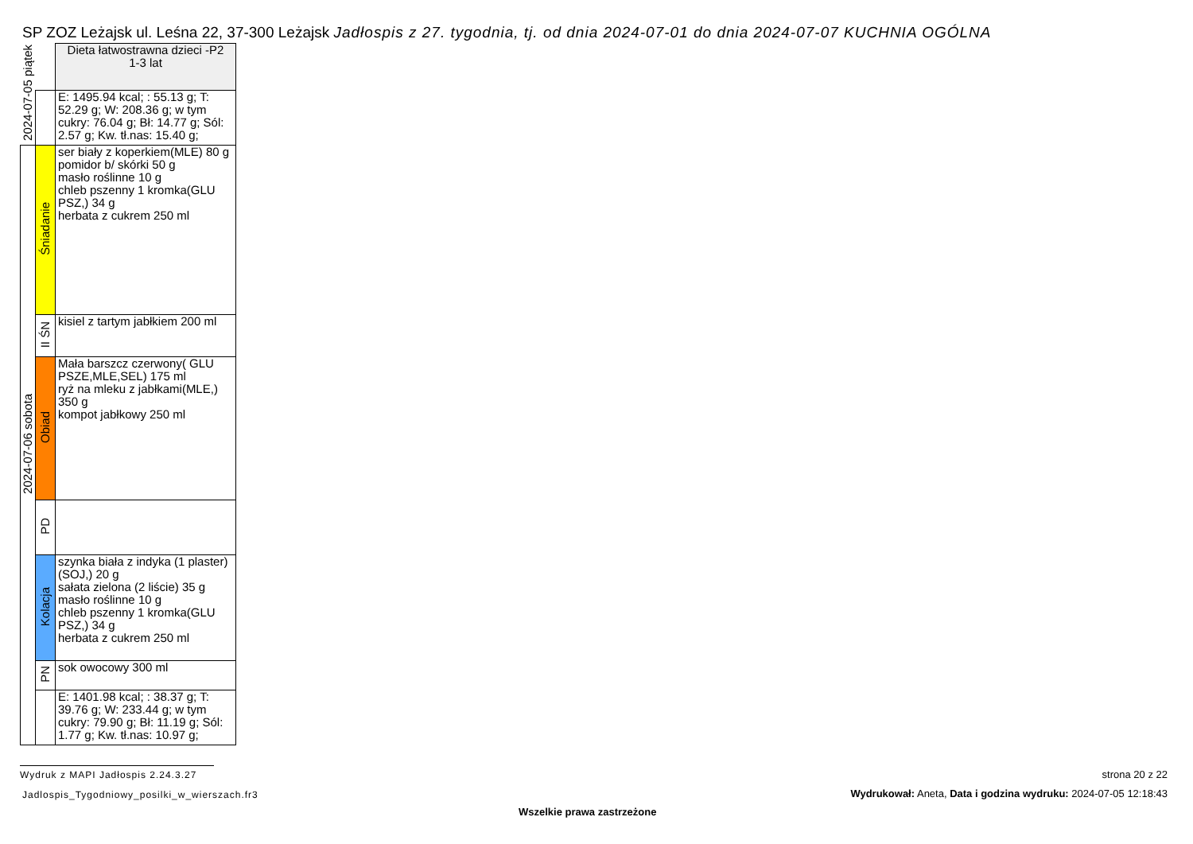SP ZOZ Leżajsk ul. Leśna 22, 37-300 Leżajsk Jadłospis z 27. tygodnia, tj. od dnia 2024-07-01 do dnia 2024-07-07 KUCHNIA OGÓLNA
| 2024-07-05 piątek | | Dieta łatwostrawna dzieci -P2 1-3 lat |
| | | E: 1495.94 kcal; : 55.13 g; T: 52.29 g; W: 208.36 g; w tym cukry: 76.04 g; Bł: 14.77 g; Sól: 2.57 g; Kw. tł.nas: 15.40 g; |
| 2024-07-06 sobota | Śniadanie | ser biały z koperkiem(MLE) 80 g pomidor b/ skórki 50 g masło roślinne 10 g chleb pszenny 1 kromka(GLU PSZ,) 34 g herbata z cukrem 250 ml |
| | II ŚN | kisiel z tartym jabłkiem 200 ml |
| | Obiad | Mała barszcz czerwony( GLU PSZE,MLE,SEL) 175 ml ryż na mleku z jabłkami(MLE,) 350 g kompot jabłkowy 250 ml |
| | PD | |
| | Kolacja | szynka biała z indyka (1 plaster)(SOJ,) 20 g sałata zielona (2 liście) 35 g masło roślinne 10 g chleb pszenny 1 kromka(GLU PSZ,) 34 g herbata z cukrem 250 ml |
| | PN | sok owocowy 300 ml |
| | | E: 1401.98 kcal; : 38.37 g; T: 39.76 g; W: 233.44 g; w tym cukry: 79.90 g; Bł: 11.19 g; Sól: 1.77 g; Kw. tł.nas: 10.97 g; |
Wydruk z MAPI Jadłospis 2.24.3.27
Jadlospis_Tygodniowy_posilki_w_wierszach.fr3
strona 20 z 22
Wydrukował: Aneta, Data i godzina wydruku: 2024-07-05 12:18:43
Wszelkie prawa zastrzeżone